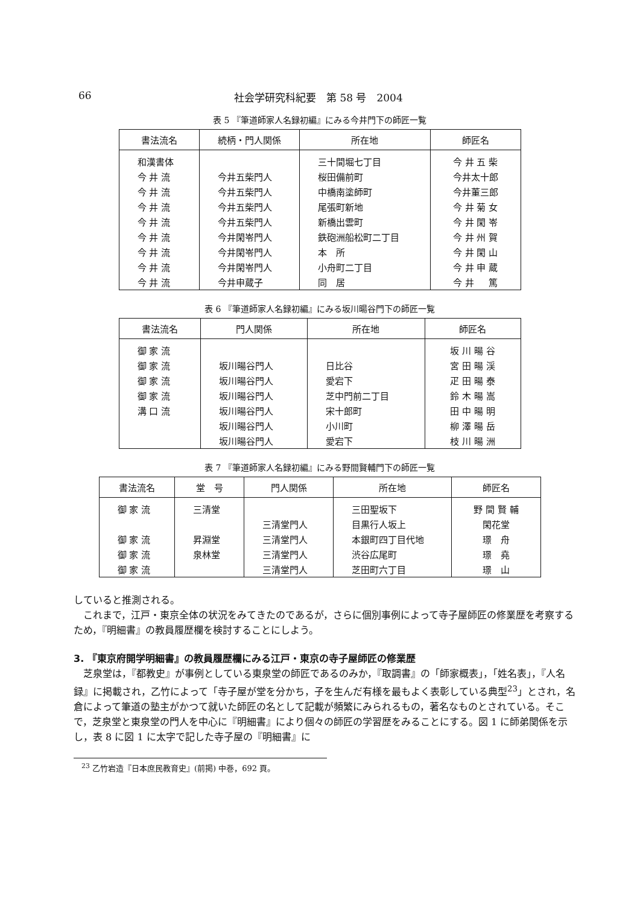66 社会学研究科紀要　第 58 号　2004
表 5 『筆道師家人名録初編』にみる今井門下の師匠一覧
| 書法流名 | 続柄・門人関係 | 所在地 | 師匠名 |
| --- | --- | --- | --- |
| 和漢書体 | | 三十間堀七丁目 | 今 井 五 柴 |
| 今 井 流 | 今井五柴門人 | 桜田備前町 | 今井太十郎 |
| 今 井 流 | 今井五柴門人 | 中橋南塗師町 | 今井董三郎 |
| 今 井 流 | 今井五柴門人 | 尾張町新地 | 今 井 菊 女 |
| 今 井 流 | 今井五柴門人 | 新橋出雲町 | 今 井 閑 岺 |
| 今 井 流 | 今井閑岺門人 | 鉄砲洲船松町二丁目 | 今 井 州 賀 |
| 今 井 流 | 今井閑岺門人 | 本 所 | 今 井 閑 山 |
| 今 井 流 | 今井閑岺門人 | 小舟町二丁目 | 今 井 申 蔵 |
| 今 井 流 | 今井申蔵子 | 同 居 | 今 井 篤 |
表 6 『筆道師家人名録初編』にみる坂川暘谷門下の師匠一覧
| 書法流名 | 門人関係 | 所在地 | 師匠名 |
| --- | --- | --- | --- |
| 御 家 流 | | | 坂 川 暘 谷 |
| 御 家 流 | 坂川暘谷門人 | 日比谷 | 宮 田 暘 渓 |
| 御 家 流 | 坂川暘谷門人 | 愛宕下 | 疋 田 暘 泰 |
| 御 家 流 | 坂川暘谷門人 | 芝中門前二丁目 | 鈴 木 暘 嵩 |
| 溝 口 流 | 坂川暘谷門人 | 宋十郎町 | 田 中 暘 明 |
| | 坂川暘谷門人 | 小川町 | 柳 澤 暘 岳 |
| | 坂川暘谷門人 | 愛宕下 | 枝 川 暘 洲 |
表 7 『筆道師家人名録初編』にみる野間賢輔門下の師匠一覧
| 書法流名 | 堂 号 | 門人関係 | 所在地 | 師匠名 |
| --- | --- | --- | --- | --- |
| 御 家 流 | 三清堂 | | 三田聖坂下 | 野 間 賢 輔 |
| | | 三清堂門人 | 目黒行人坂上 | 閑花堂 |
| 御 家 流 | 昇淵堂 | 三清堂門人 | 本銀町四丁目代地 | 璟 舟 |
| 御 家 流 | 泉林堂 | 三清堂門人 | 渋谷広尾町 | 璟 堯 |
| 御 家 流 | | 三清堂門人 | 芝田町六丁目 | 璟 山 |
していると推測される。
　これまで，江戸・東京全体の状況をみてきたのであるが，さらに個別事例によって寺子屋師匠の修業歴を考察するため，『明細書』の教員履歴欄を検討することにしよう。
3. 『東京府開学明細書』の教員履歴欄にみる江戸・東京の寺子屋師匠の修業歴
　芝泉堂は，『都教史』が事例としている東泉堂の師匠であるのみか，『取調書』の「師家概表」，「姓名表」，『人名録』に掲載され，乙竹によって「寺子屋が堂を分かち，子を生んだ有様を最もよく表彰している典型<sup>23</sup>」とされ，名倉によって筆道の塾主がかつて就いた師匠の名として記載が頻繁にみられるもの，著名なものとされている。そこで，芝泉堂と東泉堂の門人を中心に『明細書』により個々の師匠の学習歴をみることにする。図 1 に師弟関係を示し，表 8 に図 1 に太字で記した寺子屋の『明細書』に
　<sup>23</sup> 乙竹岩造『日本庶民教育史』(前掲) 中巻，692 頁。